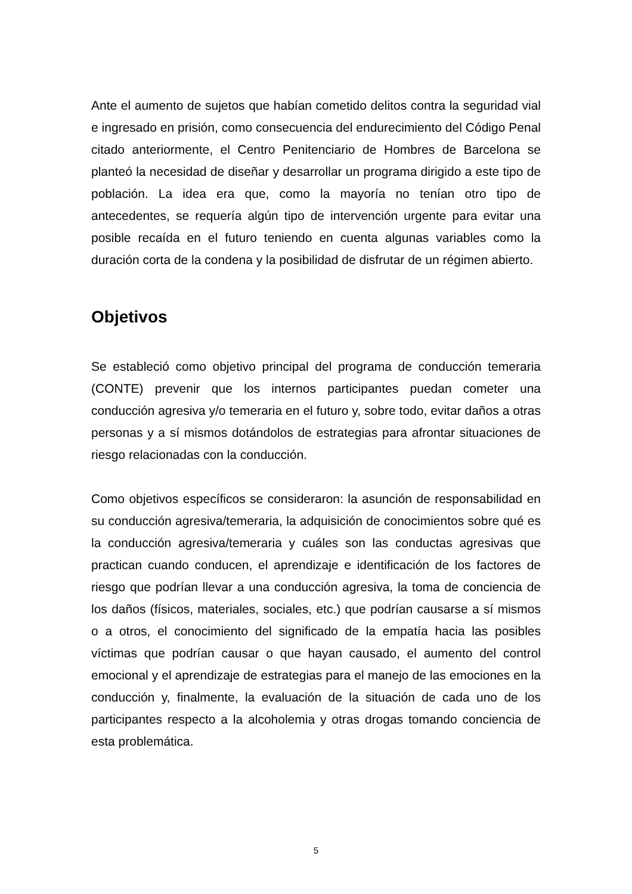Ante el aumento de sujetos que habían cometido delitos contra la seguridad vial e ingresado en prisión, como consecuencia del endurecimiento del Código Penal citado anteriormente, el Centro Penitenciario de Hombres de Barcelona se planteó la necesidad de diseñar y desarrollar un programa dirigido a este tipo de población. La idea era que, como la mayoría no tenían otro tipo de antecedentes, se requería algún tipo de intervención urgente para evitar una posible recaída en el futuro teniendo en cuenta algunas variables como la duración corta de la condena y la posibilidad de disfrutar de un régimen abierto.
Objetivos
Se estableció como objetivo principal del programa de conducción temeraria (CONTE) prevenir que los internos participantes puedan cometer una conducción agresiva y/o temeraria en el futuro y, sobre todo, evitar daños a otras personas y a sí mismos dotándolos de estrategias para afrontar situaciones de riesgo relacionadas con la conducción.
Como objetivos específicos se consideraron: la asunción de responsabilidad en su conducción agresiva/temeraria, la adquisición de conocimientos sobre qué es la conducción agresiva/temeraria y cuáles son las conductas agresivas que practican cuando conducen, el aprendizaje e identificación de los factores de riesgo que podrían llevar a una conducción agresiva, la toma de conciencia de los daños (físicos, materiales, sociales, etc.) que podrían causarse a sí mismos o a otros, el conocimiento del significado de la empatía hacia las posibles víctimas que podrían causar o que hayan causado, el aumento del control emocional y el aprendizaje de estrategias para el manejo de las emociones en la conducción y, finalmente, la evaluación de la situación de cada uno de los participantes respecto a la alcoholemia y otras drogas tomando conciencia de esta problemática.
5